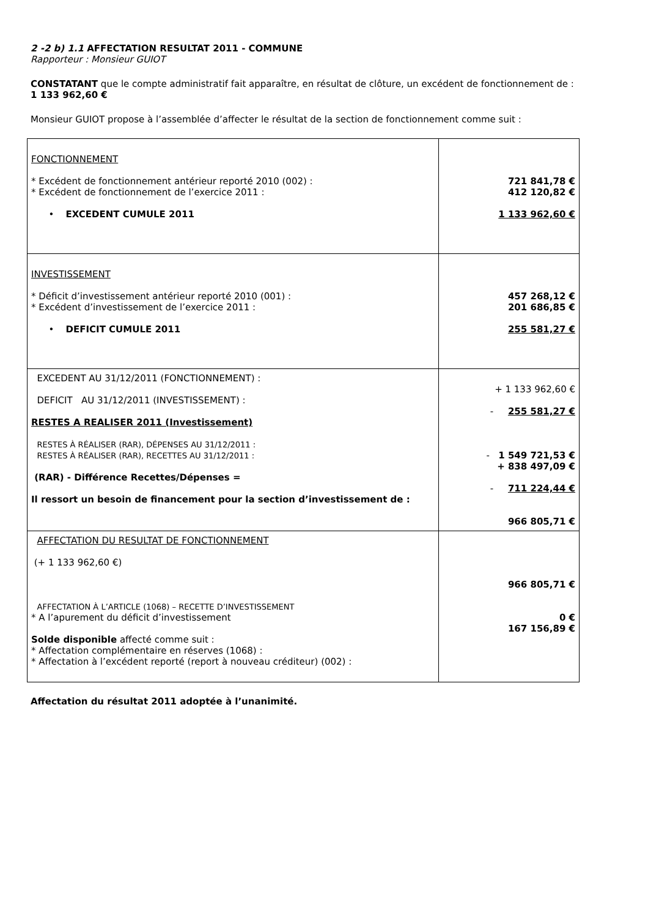2 -2 b) 1.1 AFFECTATION RESULTAT 2011 - COMMUNE
Rapporteur : Monsieur GUIOT
CONSTATANT que le compte administratif fait apparaître, en résultat de clôture, un excédent de fonctionnement de :
1 133 962,60 €
Monsieur GUIOT propose à l’assemblée d’affecter le résultat de la section de fonctionnement comme suit :
| FONCTIONNEMENT * Excédent de fonctionnement antérieur reporté 2010 (002) : * Excédent de fonctionnement de l’exercice 2011 : • EXCEDENT CUMULE 2011 | 721 841,78 € 412 120,82 € 1 133 962,60 € |
| INVESTISSEMENT * Déficit d’investissement antérieur reporté 2010 (001) : * Excédent d’investissement de l’exercice 2011 : • DEFICIT CUMULE 2011 | 457 268,12 € 201 686,85 € 255 581,27 € |
| EXCEDENT AU 31/12/2011 (FONCTIONNEMENT) : DEFICIT AU 31/12/2011 (INVESTISSEMENT) : RESTES A REALISER 2011 (Investissement) RESTES À RÉALISER (RAR), DÉPENSES AU 31/12/2011 : RESTES À RÉALISER (RAR), RECETTES AU 31/12/2011 : (RAR) - Différence Recettes/Dépenses = Il ressort un besoin de financement pour la section d’investissement de : | + 1 133 962,60 € - 255 581,27 € - 1 549 721,53 € + 838 497,09 € - 711 224,44 € 966 805,71 € |
| AFFECTATION DU RESULTAT DE FONCTIONNEMENT (+ 1 133 962,60 €) AFFECTATION À L’ARTICLE (1068) – RECETTE D’INVESTISSEMENT * A l’apurement du déficit d’investissement Solde disponible affecté comme suit : * Affectation complémentaire en réserves (1068) : * Affectation à l’excédent reporté (report à nouveau créditeur) (002) : | 966 805,71 € 0 € 167 156,89 € |
Affectation du résultat 2011 adoptée à l’unanimité.